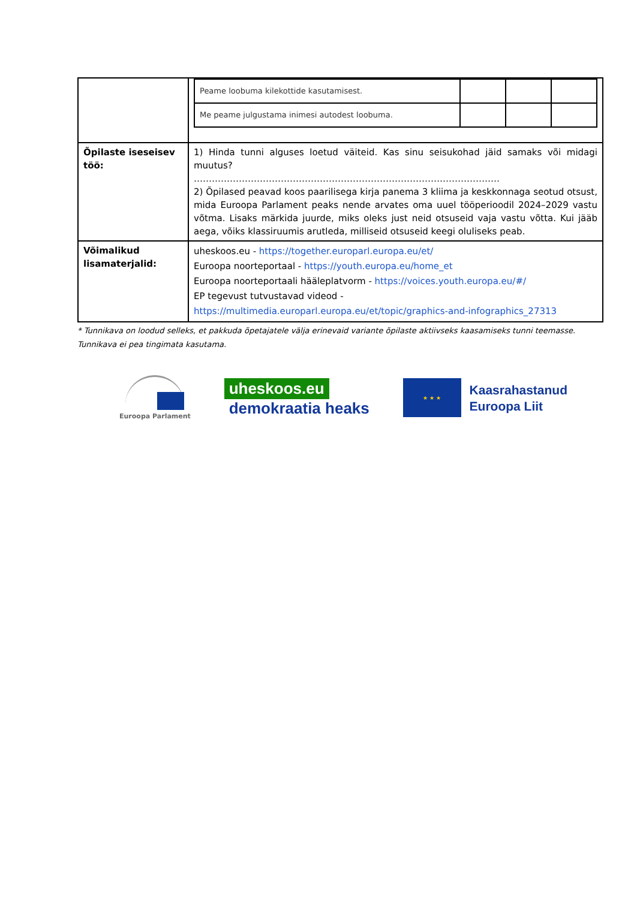| | / Peame loobuma kilekottide kasutamisest. / / / / / Me peame julgustama inimesi autodest loobuma. / / / / |
| Õpilaste iseseisev töö: | 1) Hinda tunni alguses loetud väiteid. Kas sinu seisukohad jäid samaks või midagi muutus? ………………………………………………………………………………………… 2) Õpilased peavad koos paarilisega kirja panema 3 kliima ja keskkonnaga seotud otsust, mida Euroopa Parlament peaks nende arvates oma uuel tööperioodil 2024–2029 vastu võtma. Lisaks märkida juurde, miks oleks just neid otsuseid vaja vastu võtta. Kui jääb aega, võiks klassiruumis arutleda, milliseid otsuseid keegi oluliseks peab. |
| Võimalikud lisamaterjalid: | uheskoos.eu - https://together.europarl.europa.eu/et/ Euroopa noorteportaal - https://youth.europa.eu/home_et Euroopa noorteportaali hääleplatvorm - https://voices.youth.europa.eu/#/ EP tegevust tutvustavad videod - https://multimedia.europarl.europa.eu/et/topic/graphics-and-infographics_27313 |
* Tunnikava on loodud selleks, et pakkuda õpetajatele välja erinevaid variante õpilaste aktiivseks kaasamiseks tunni teemasse. Tunnikava ei pea tingimata kasutama.
Euroopa Parlament
uheskoos.eu
demokraatia heaks
★ ★ ★
Kaasrahastanud
Euroopa Liit